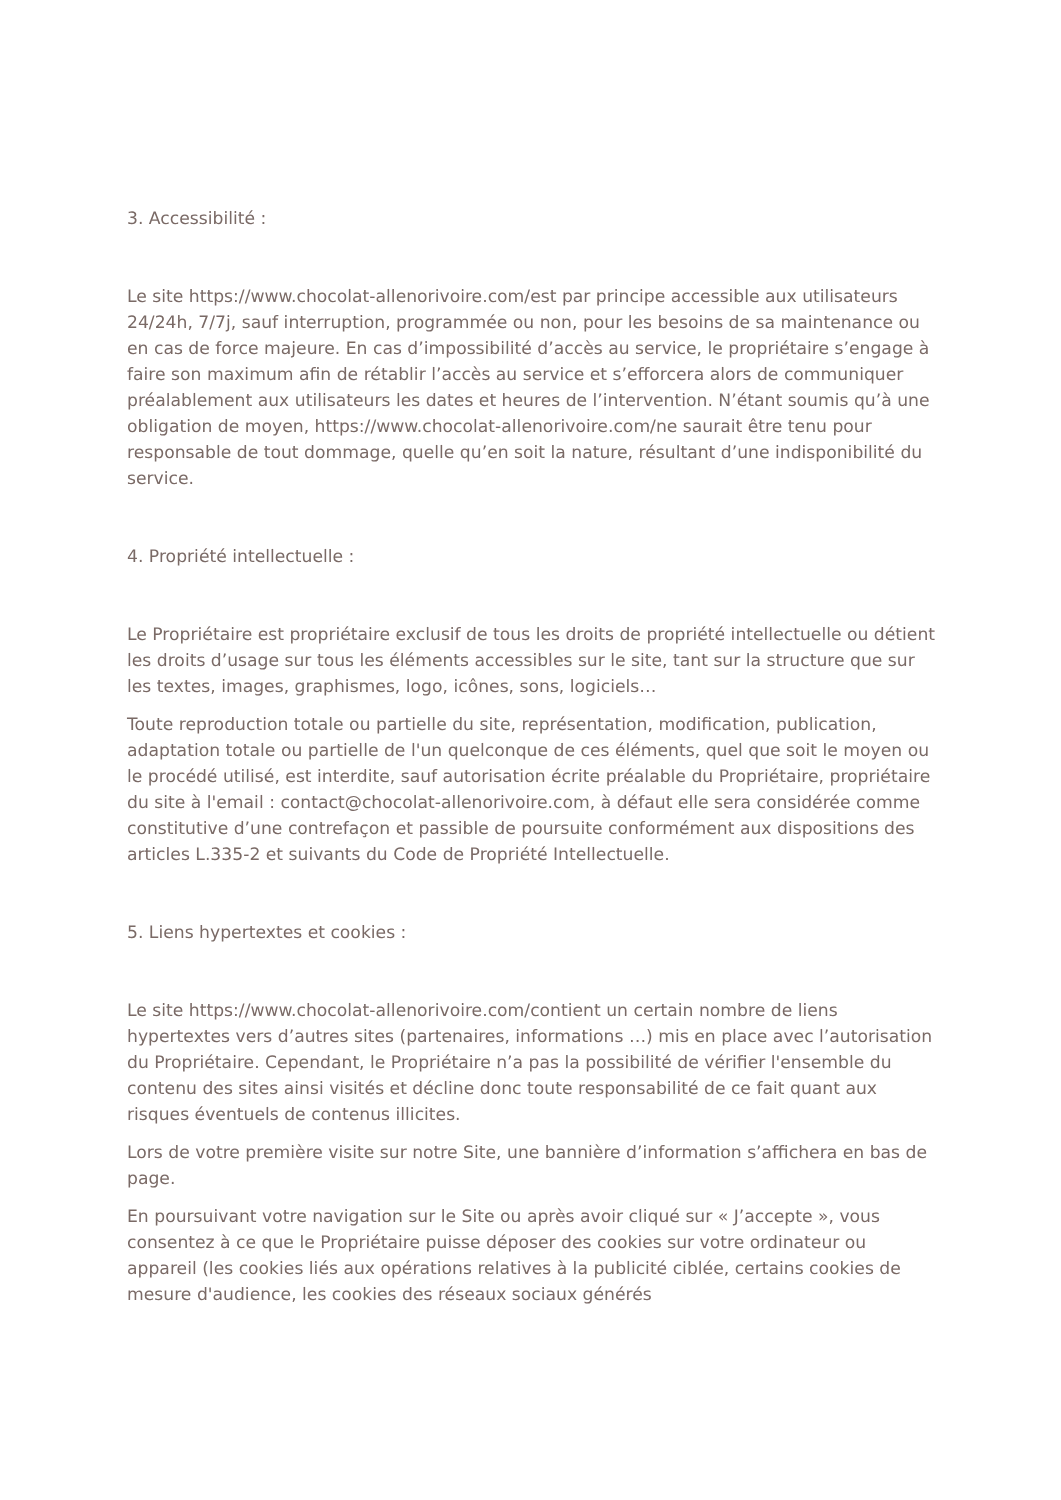3. Accessibilité :
Le site https://www.chocolat-allenorivoire.com/est par principe accessible aux utilisateurs 24/24h, 7/7j, sauf interruption, programmée ou non, pour les besoins de sa maintenance ou en cas de force majeure. En cas d’impossibilité d’accès au service, le propriétaire s’engage à faire son maximum afin de rétablir l’accès au service et s’efforcera alors de communiquer préalablement aux utilisateurs les dates et heures de l’intervention. N’étant soumis qu’à une obligation de moyen, https://www.chocolat-allenorivoire.com/ne saurait être tenu pour responsable de tout dommage, quelle qu’en soit la nature, résultant d’une indisponibilité du service.
4. Propriété intellectuelle :
Le Propriétaire est propriétaire exclusif de tous les droits de propriété intellectuelle ou détient les droits d’usage sur tous les éléments accessibles sur le site, tant sur la structure que sur les textes, images, graphismes, logo, icônes, sons, logiciels…
Toute reproduction totale ou partielle du site, représentation, modification, publication, adaptation totale ou partielle de l'un quelconque de ces éléments, quel que soit le moyen ou le procédé utilisé, est interdite, sauf autorisation écrite préalable du Propriétaire, propriétaire du site à l'email : contact@chocolat-allenorivoire.com, à défaut elle sera considérée comme constitutive d’une contrefaçon et passible de poursuite conformément aux dispositions des articles L.335-2 et suivants du Code de Propriété Intellectuelle.
5. Liens hypertextes et cookies :
Le site https://www.chocolat-allenorivoire.com/contient un certain nombre de liens hypertextes vers d’autres sites (partenaires, informations …) mis en place avec l’autorisation du Propriétaire. Cependant, le Propriétaire n’a pas la possibilité de vérifier l'ensemble du contenu des sites ainsi visités et décline donc toute responsabilité de ce fait quant aux risques éventuels de contenus illicites.
Lors de votre première visite sur notre Site, une bannière d’information s’affichera en bas de page.
En poursuivant votre navigation sur le Site ou après avoir cliqué sur « J’accepte », vous consentez à ce que le Propriétaire puisse déposer des cookies sur votre ordinateur ou appareil (les cookies liés aux opérations relatives à la publicité ciblée, certains cookies de mesure d'audience, les cookies des réseaux sociaux générés